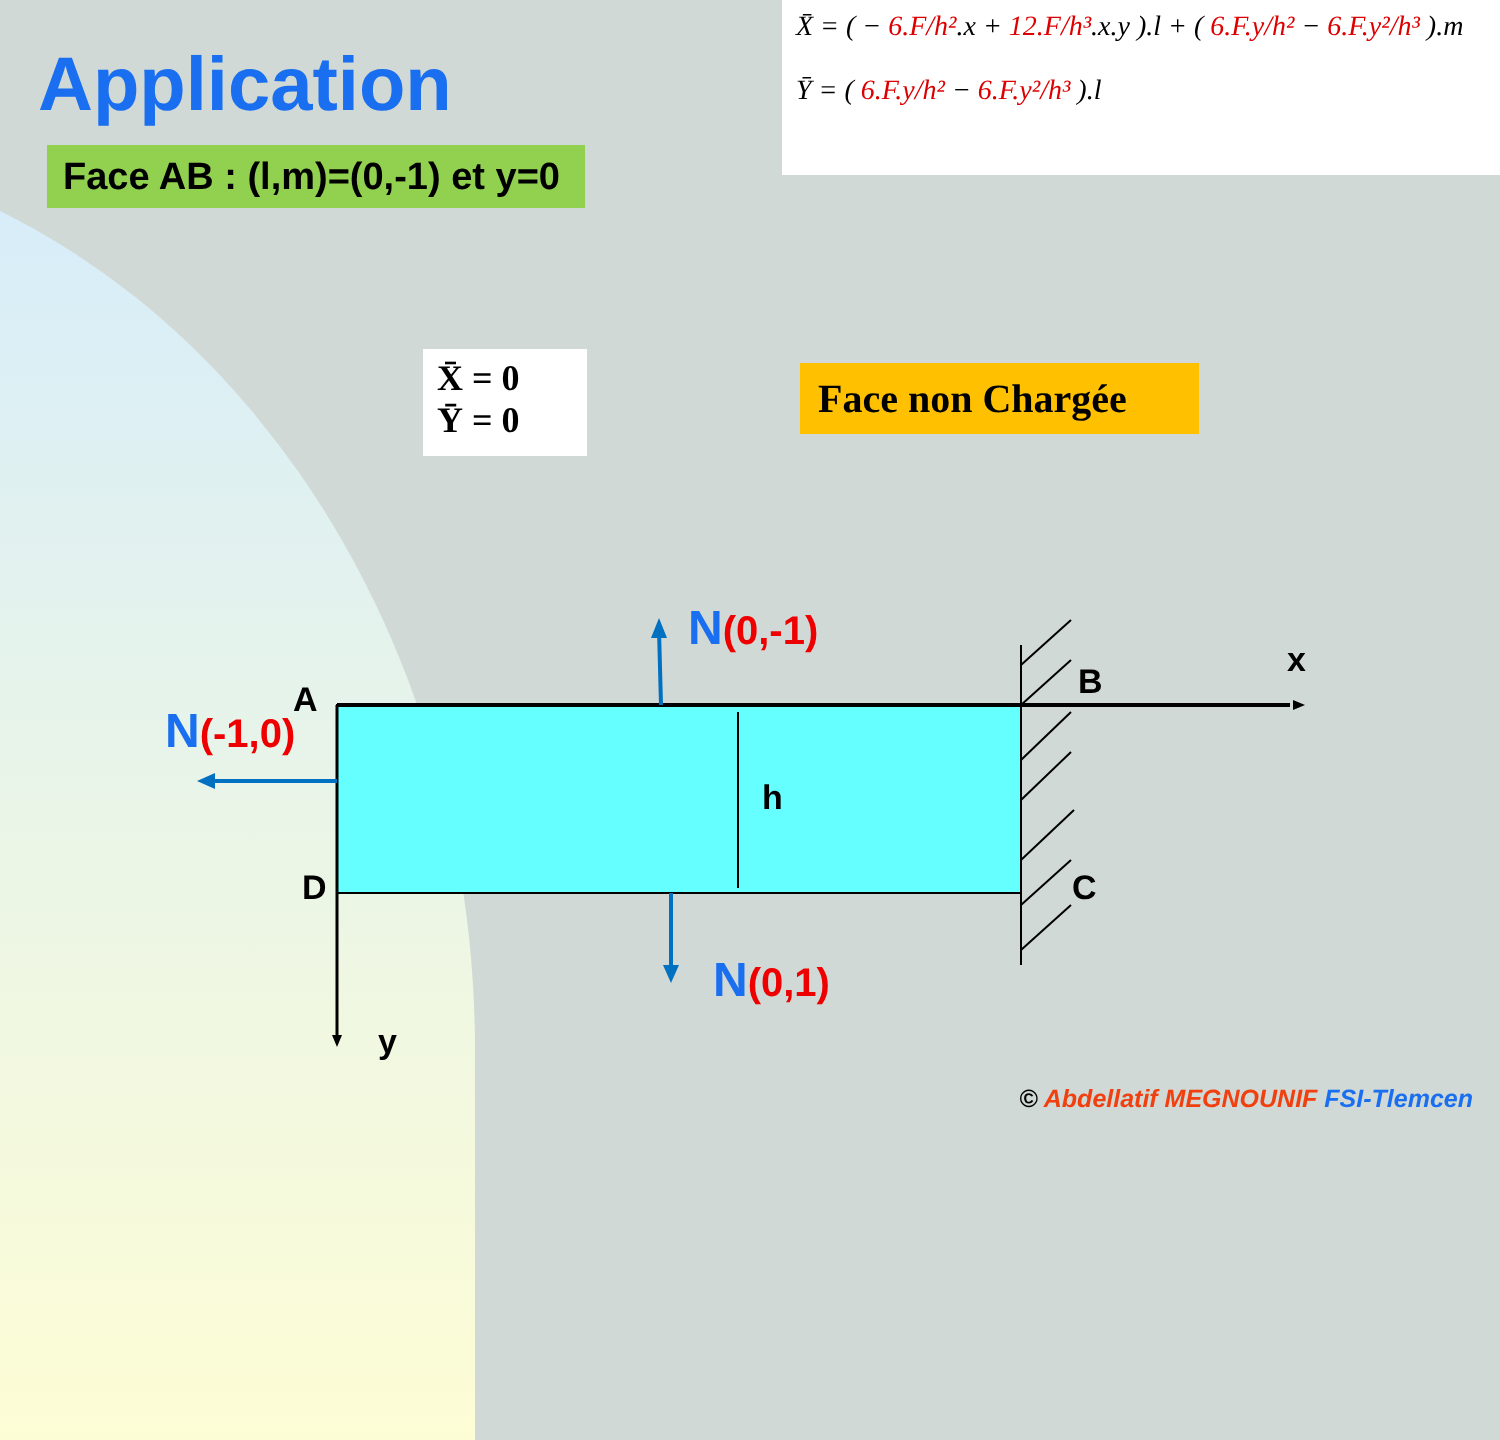Application
X̄ = ( − 6.F/h².x + 12.F/h³.x.y ).l + ( 6.F.y/h² − 6.F.y²/h³ ).m
Ȳ = ( 6.F.y/h² − 6.F.y²/h³ ).l
Face AB : (l,m)=(0,-1) et y=0
X̄ = 0
Ȳ = 0
Face non Chargée
N(0,-1)
N(-1,0)
N(0,1)
A B
C
D
h
x
y
© Abdellatif MEGNOUNIF FSI-Tlemcen